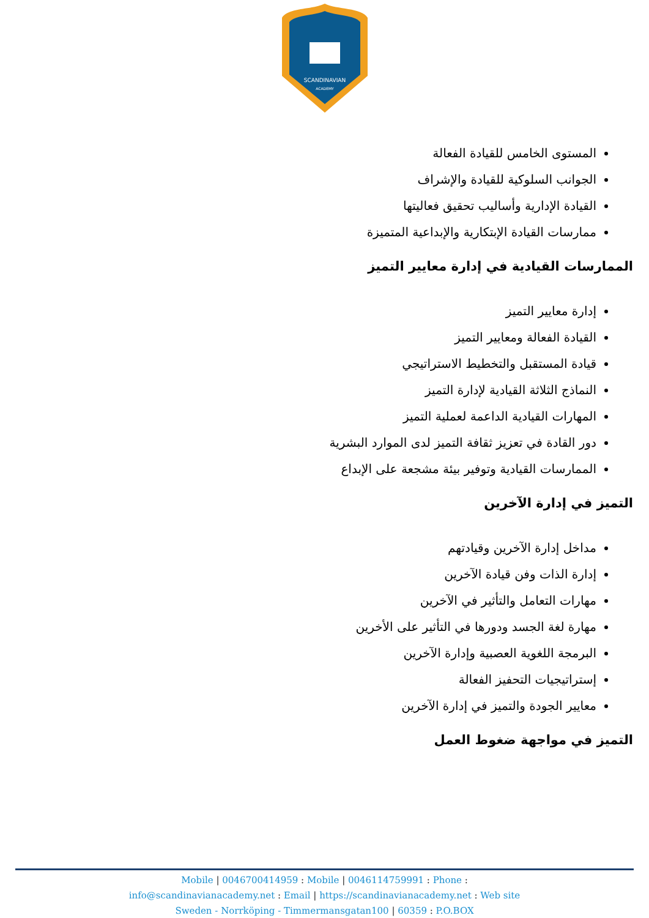SCANDINAVIAN
ACADEMY
المستوى الخامس للقيادة الفعالة
الجوانب السلوكية للقيادة والإشراف
القيادة الإدارية وأساليب تحقيق فعاليتها
ممارسات القيادة الإبتكارية والإبداعية المتميزة
الممارسات القيادية في إدارة معايير التميز
إدارة معايير التميز
القيادة الفعالة ومعايير التميز
قيادة المستقبل والتخطيط الاستراتيجي
النماذج الثلاثة القيادية لإدارة التميز
المهارات القيادية الداعمة لعملية التميز
دور القادة في تعزيز ثقافة التميز لدى الموارد البشرية
الممارسات القيادية وتوفير بيئة مشجعة على الإبداع
التميز في إدارة الآخرين
مداخل إدارة الآخرين وقيادتهم
إدارة الذات وفن قيادة الآخرين
مهارات التعامل والتأثير في الآخرين
مهارة لغة الجسد ودورها في التأثير على الأخرين
البرمجة اللغوية العصبية وإدارة الآخرين
إستراتيجيات التحفيز الفعالة
معايير الجودة والتميز في إدارة الآخرين
التميز في مواجهة ضغوط العمل
Mobile | 0046700414959 : Mobile | 0046114759991 : Phone :
info@scandinavianacademy.net : Email | https://scandinavianacademy.net : Web site
Sweden - Norrköping - Timmermansgatan100 | 60359 : P.O.BOX